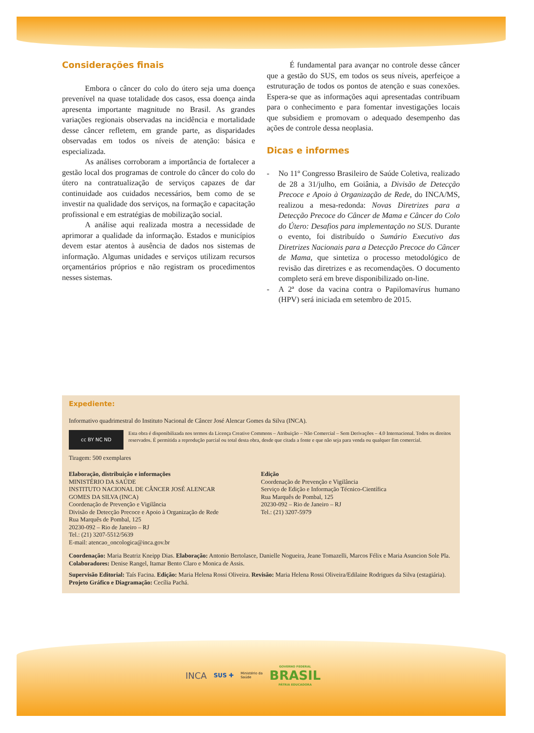Considerações finais
Embora o câncer do colo do útero seja uma doença prevenível na quase totalidade dos casos, essa doença ainda apresenta importante magnitude no Brasil. As grandes variações regionais observadas na incidência e mortalidade desse câncer refletem, em grande parte, as disparidades observadas em todos os níveis de atenção: básica e especializada.
As análises corroboram a importância de fortalecer a gestão local dos programas de controle do câncer do colo do útero na contratualização de serviços capazes de dar continuidade aos cuidados necessários, bem como de se investir na qualidade dos serviços, na formação e capacitação profissional e em estratégias de mobilização social.
A análise aqui realizada mostra a necessidade de aprimorar a qualidade da informação. Estados e municípios devem estar atentos à ausência de dados nos sistemas de informação. Algumas unidades e serviços utilizam recursos orçamentários próprios e não registram os procedimentos nesses sistemas.
É fundamental para avançar no controle desse câncer que a gestão do SUS, em todos os seus níveis, aperfeiçoe a estruturação de todos os pontos de atenção e suas conexões. Espera-se que as informações aqui apresentadas contribuam para o conhecimento e para fomentar investigações locais que subsidiem e promovam o adequado desempenho das ações de controle dessa neoplasia.
Dicas e informes
- No 11º Congresso Brasileiro de Saúde Coletiva, realizado de 28 a 31/julho, em Goiânia, a Divisão de Detecção Precoce e Apoio à Organização de Rede, do INCA/MS, realizou a mesa-redonda: Novas Diretrizes para a Detecção Precoce do Câncer de Mama e Câncer do Colo do Útero: Desafios para implementação no SUS. Durante o evento, foi distribuído o Sumário Executivo das Diretrizes Nacionais para a Detecção Precoce do Câncer de Mama, que sintetiza o processo metodológico de revisão das diretrizes e as recomendações. O documento completo será em breve disponibilizado on-line.
- A 2ª dose da vacina contra o Papilomavírus humano (HPV) será iniciada em setembro de 2015.
Expediente:
Informativo quadrimestral do Instituto Nacional de Câncer José Alencar Gomes da Silva (INCA).
cc BY NC ND
Esta obra é disponibilizada nos termos da Licença Creative Commons – Atribuição – Não Comercial – Sem Derivações – 4.0 Internacional. Todos os direitos reservados. É permitida a reprodução parcial ou total desta obra, desde que citada a fonte e que não seja para venda ou qualquer fim comercial.
Tiragem: 500 exemplares
Elaboração, distribuição e informações
MINISTÉRIO DA SAÚDE
INSTITUTO NACIONAL DE CÂNCER JOSÉ ALENCAR
GOMES DA SILVA (INCA)
Coordenação de Prevenção e Vigilância
Divisão de Detecção Precoce e Apoio à Organização de Rede
Rua Marquês de Pombal, 125
20230-092 – Rio de Janeiro – RJ
Tel.: (21) 3207-5512/5639
E-mail: atencao_oncologica@inca.gov.br
Edição
Coordenação de Prevenção e Vigilância
Serviço de Edição e Informação Técnico-Científica
Rua Marquês de Pombal, 125
20230-092 – Rio de Janeiro – RJ
Tel.: (21) 3207-5979
Coordenação: Maria Beatriz Kneipp Dias. Elaboração: Antonio Bertolasce, Danielle Nogueira, Jeane Tomazelli, Marcos Félix e Maria Asuncion Sole Pla. Colaboradores: Denise Rangel, Itamar Bento Claro e Monica de Assis.
Supervisão Editorial: Taís Facina. Edição: Maria Helena Rossi Oliveira. Revisão: Maria Helena Rossi Oliveira/Edilaine Rodrigues da Silva (estagiária). Projeto Gráfico e Diagramação: Cecília Pachá.
INCA SUS ✚ Ministério da
Saúde GOVERNO FEDERAL
BRASIL
PÁTRIA EDUCADORA